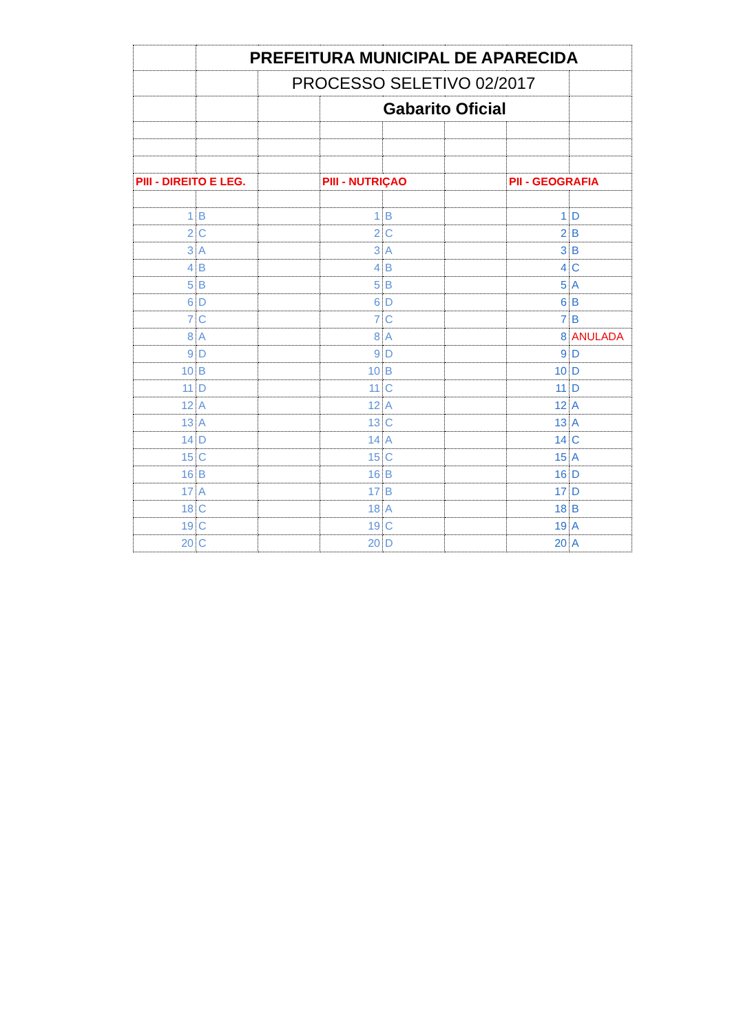| | PREFEITURA MUNICIPAL DE APARECIDA | | | | | | |
| | | PROCESSO SELETIVO 02/2017 | | | | | |
| | | | Gabarito Oficial | | | | |
| PIII - DIREITO E LEG. | | | PIII - NUTRIÇAO | | | PII - GEOGRAFIA | |
| 1 | B | | 1 | B | | 1 | D |
| 2 | C | | 2 | C | | 2 | B |
| 3 | A | | 3 | A | | 3 | B |
| 4 | B | | 4 | B | | 4 | C |
| 5 | B | | 5 | B | | 5 | A |
| 6 | D | | 6 | D | | 6 | B |
| 7 | C | | 7 | C | | 7 | B |
| 8 | A | | 8 | A | | 8 | ANULADA |
| 9 | D | | 9 | D | | 9 | D |
| 10 | B | | 10 | B | | 10 | D |
| 11 | D | | 11 | C | | 11 | D |
| 12 | A | | 12 | A | | 12 | A |
| 13 | A | | 13 | C | | 13 | A |
| 14 | D | | 14 | A | | 14 | C |
| 15 | C | | 15 | C | | 15 | A |
| 16 | B | | 16 | B | | 16 | D |
| 17 | A | | 17 | B | | 17 | D |
| 18 | C | | 18 | A | | 18 | B |
| 19 | C | | 19 | C | | 19 | A |
| 20 | C | | 20 | D | | 20 | A |